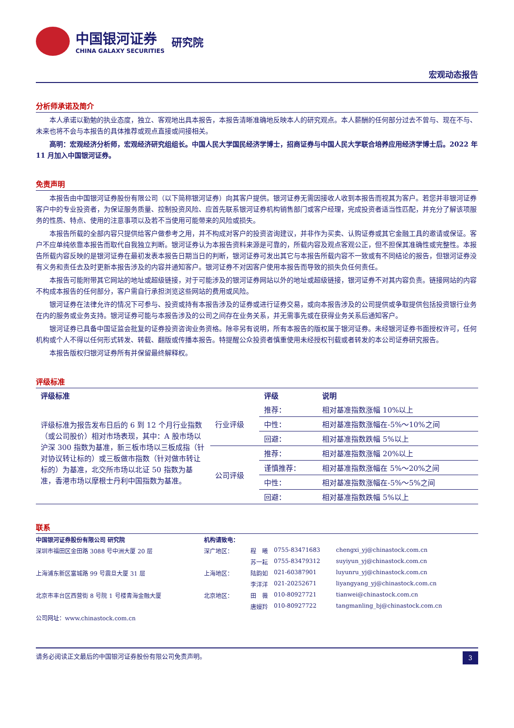中国银河证券
CHINA GALAXY SECURITIES
研究院
宏观动态报告
分析师承诺及简介
本人承诺以勤勉的执业态度，独立、客观地出具本报告，本报告清晰准确地反映本人的研究观点。本人薪酬的任何部分过去不曾与、现在不与、未来也将不会与本报告的具体推荐或观点直接或间接相关。
高明：宏观经济分析师，宏观经济研究组组长。中国人民大学国民经济学博士，招商证券与中国人民大学联合培养应用经济学博士后。2022 年 11 月加入中国银河证券。
免责声明
本报告由中国银河证券股份有限公司（以下简称银河证券）向其客户提供。银河证券无需因接收人收到本报告而视其为客户。若您并非银河证券客户中的专业投资者，为保证服务质量、控制投资风险、应首先联系银河证券机构销售部门或客户经理，完成投资者适当性匹配，并充分了解该项服务的性质、特点、使用的注意事项以及若不当使用可能带来的风险或损失。
本报告所载的全部内容只提供给客户做参考之用，并不构成对客户的投资咨询建议，并非作为买卖、认购证券或其它金融工具的邀请或保证。客户不应单纯依靠本报告而取代自我独立判断。银河证券认为本报告资料来源是可靠的，所载内容及观点客观公正，但不担保其准确性或完整性。本报告所载内容反映的是银河证券在最初发表本报告日期当日的判断，银河证券可发出其它与本报告所载内容不一致或有不同结论的报告，但银河证券没有义务和责任去及时更新本报告涉及的内容并通知客户。银河证券不对因客户使用本报告而导致的损失负任何责任。
本报告可能附带其它网站的地址或超级链接，对于可能涉及的银河证券网站以外的地址或超级链接，银河证券不对其内容负责。链接网站的内容不构成本报告的任何部分，客户需自行承担浏览这些网站的费用或风险。
银河证券在法律允许的情况下可参与、投资或持有本报告涉及的证券或进行证券交易，或向本报告涉及的公司提供或争取提供包括投资银行业务在内的服务或业务支持。银河证券可能与本报告涉及的公司之间存在业务关系，并无需事先或在获得业务关系后通知客户。
银河证券已具备中国证监会批复的证券投资咨询业务资格。除非另有说明，所有本报告的版权属于银河证券。未经银河证券书面授权许可，任何机构或个人不得以任何形式转发、转载、翻版或传播本报告。特提醒公众投资者慎重使用未经授权刊载或者转发的本公司证券研究报告。
本报告版权归银河证券所有并保留最终解释权。
评级标准
| 评级标准 | | 评级 | 说明 |
| --- | --- | --- | --- |
| 评级标准为报告发布日后的 6 到 12 个月行业指数（或公司股价）相对市场表现，其中：A 股市场以沪深 300 指数为基准，新三板市场以三板成指（针对协议转让标的）或三板做市指数（针对做市转让标的）为基准，北交所市场以北证 50 指数为基准，香港市场以摩根士丹利中国指数为基准。 | 行业评级 | 推荐： | 相对基准指数涨幅 10%以上 |
| | | 中性： | 相对基准指数涨幅在-5%～10%之间 |
| | | 回避： | 相对基准指数跌幅 5%以上 |
| | 公司评级 | 推荐： | 相对基准指数涨幅 20%以上 |
| | | 谨慎推荐： | 相对基准指数涨幅在 5%～20%之间 |
| | | 中性： | 相对基准指数涨幅在-5%～5%之间 |
| | | 回避： | 相对基准指数跌幅 5%以上 |
联系
| 中国银河证券股份有限公司 研究院 | 机构请致电： | | | |
| 深圳市福田区金田路 3088 号中洲大厦 20 层 | 深广地区： | 程 曦 | 0755-83471683 | chengxi_yj@chinastock.com.cn |
| | | 苏一耘 | 0755-83479312 | suyiyun_yj@chinastock.com.cn |
| 上海浦东新区富城路 99 号震旦大厦 31 层 | 上海地区： | 陆韵如 | 021-60387901 | luyunru_yj@chinastock.com.cn |
| | | 李洋洋 | 021-20252671 | liyangyang_yj@chinastock.com.cn |
| 北京市丰台区西营街 8 号院 1 号楼青海金融大厦 | 北京地区： | 田 薇 | 010-80927721 | tianwei@chinastock.com.cn |
| | | 唐嫚羚 | 010-80927722 | tangmanling_bj@chinastock.com.cn |
| 公司网址：www.chinastock.com.cn | | | | |
请务必阅读正文最后的中国银河证券股份有限公司免责声明。 3